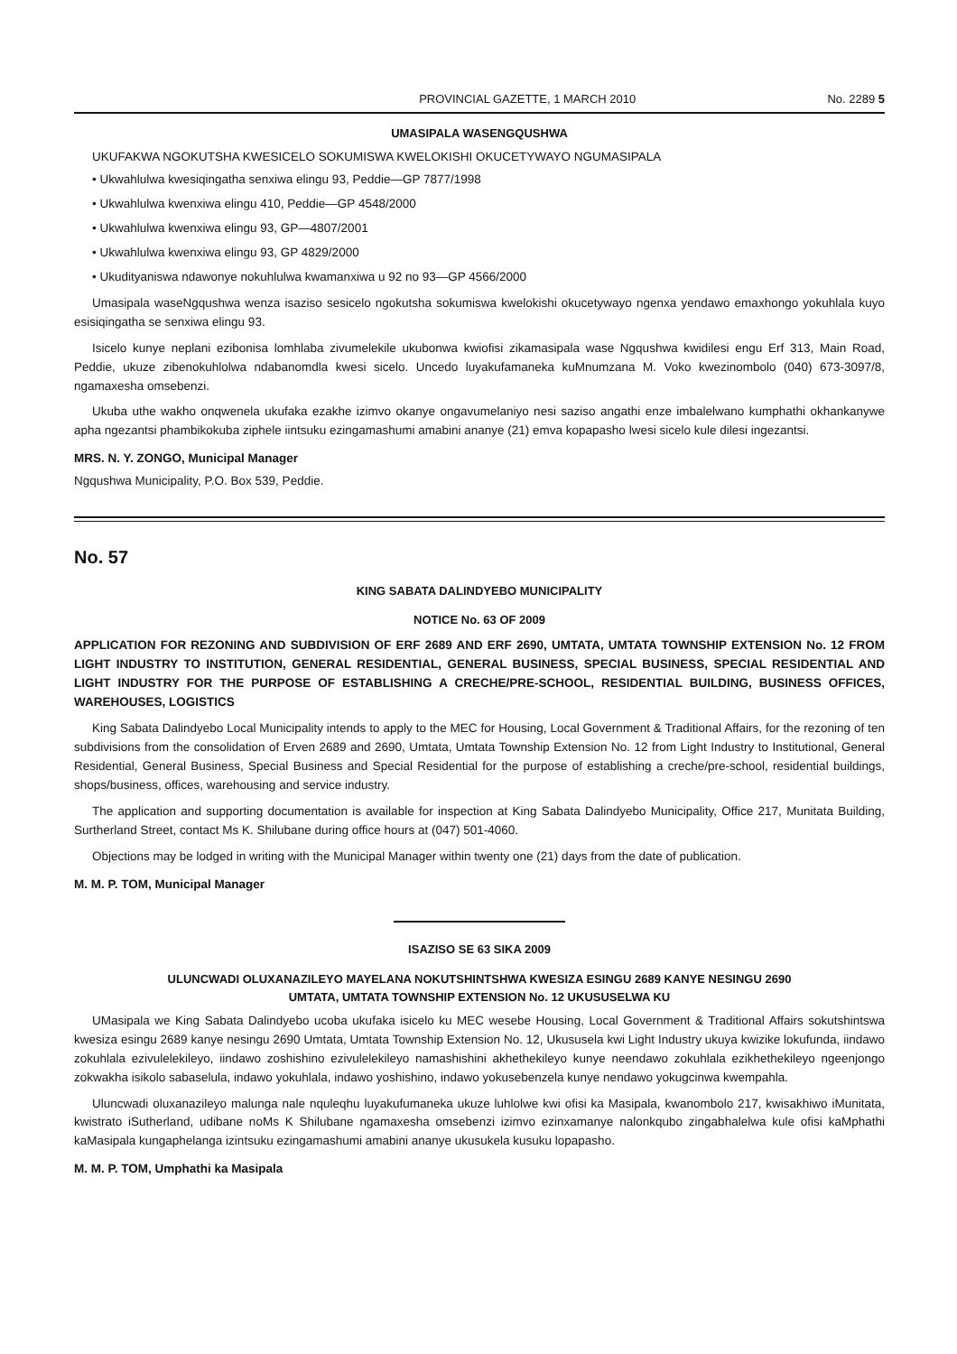PROVINCIAL GAZETTE, 1 MARCH 2010 No. 2289 5
UMASIPALA WASENGQUSHWA
UKUFAKWA NGOKUTSHA KWESICELO SOKUMISWA KWELOKISHI OKUCETYWAYO NGUMASIPALA
• Ukwahlulwa kwesiqingatha senxiwa elingu 93, Peddie—GP 7877/1998
• Ukwahlulwa kwenxiwa elingu 410, Peddie—GP 4548/2000
• Ukwahlulwa kwenxiwa elingu 93, GP—4807/2001
• Ukwahlulwa kwenxiwa elingu 93, GP 4829/2000
• Ukudityaniswa ndawonye nokuhlulwa kwamanxiwa u 92 no 93—GP 4566/2000
Umasipala waseNgqushwa wenza isaziso sesicelo ngokutsha sokumiswa kwelokishi okucetywayo ngenxa yendawo emaxhongo yokuhlala kuyo esisiqingatha se senxiwa elingu 93.
Isicelo kunye neplani ezibonisa lomhlaba zivumelekile ukubonwa kwiofisi zikamasipala wase Ngqushwa kwidilesi engu Erf 313, Main Road, Peddie, ukuze zibenokuhlolwa ndabanomdla kwesi sicelo. Uncedo luyakufamaneka kuMnumzana M. Voko kwezinombolo (040) 673-3097/8, ngamaxesha omsebenzi.
Ukuba uthe wakho onqwenela ukufaka ezakhe izimvo okanye ongavumelaniyo nesi saziso angathi enze imbalelwano kumphathi okhankanywe apha ngezantsi phambikokuba ziphele iintsuku ezingamashumi amabini ananye (21) emva kopapasho lwesi sicelo kule dilesi ingezantsi.
MRS. N. Y. ZONGO, Municipal Manager
Ngqushwa Municipality, P.O. Box 539, Peddie.
No. 57
KING SABATA DALINDYEBO MUNICIPALITY
NOTICE No. 63 OF 2009
APPLICATION FOR REZONING AND SUBDIVISION OF ERF 2689 AND ERF 2690, UMTATA, UMTATA TOWNSHIP EXTENSION No. 12 FROM LIGHT INDUSTRY TO INSTITUTION, GENERAL RESIDENTIAL, GENERAL BUSINESS, SPECIAL BUSINESS, SPECIAL RESIDENTIAL AND LIGHT INDUSTRY FOR THE PURPOSE OF ESTABLISHING A CRECHE/PRE-SCHOOL, RESIDENTIAL BUILDING, BUSINESS OFFICES, WAREHOUSES, LOGISTICS
King Sabata Dalindyebo Local Municipality intends to apply to the MEC for Housing, Local Government & Traditional Affairs, for the rezoning of ten subdivisions from the consolidation of Erven 2689 and 2690, Umtata, Umtata Township Extension No. 12 from Light Industry to Institutional, General Residential, General Business, Special Business and Special Residential for the purpose of establishing a creche/pre-school, residential buildings, shops/business, offices, warehousing and service industry.
The application and supporting documentation is available for inspection at King Sabata Dalindyebo Municipality, Office 217, Munitata Building, Surtherland Street, contact Ms K. Shilubane during office hours at (047) 501-4060.
Objections may be lodged in writing with the Municipal Manager within twenty one (21) days from the date of publication.
M. M. P. TOM, Municipal Manager
ISAZISO SE 63 SIKA 2009
ULUNCWADI OLUXANAZILEYO MAYELANA NOKUTSHINTSHWA KWESIZA ESINGU 2689 KANYE NESINGU 2690
UMTATA, UMTATA TOWNSHIP EXTENSION No. 12 UKUSUSELWA KU
UMasipala we King Sabata Dalindyebo ucoba ukufaka isicelo ku MEC wesebe Housing, Local Government & Traditional Affairs sokutshintswa kwesiza esingu 2689 kanye nesingu 2690 Umtata, Umtata Township Extension No. 12, Ukususela kwi Light Industry ukuya kwizike lokufunda, iindawo zokuhlala ezivulelekileyo, iindawo zoshishino ezivulelekileyo namashishini akhethekileyo kunye neendawo zokuhlala ezikhethekileyo ngeenjongo zokwakha isikolo sabaselula, indawo yokuhlala, indawo yoshishino, indawo yokusebenzela kunye nendawo yokugcinwa kwempahla.
Uluncwadi oluxanazileyo malunga nale nquleqhu luyakufumaneka ukuze luhlolwe kwi ofisi ka Masipala, kwanombolo 217, kwisakhiwo iMunitata, kwistrato iSutherland, udibane noMs K Shilubane ngamaxesha omsebenzi izimvo ezinxamanye nalonkqubo zingabhalelwa kule ofisi kaMphathi kaMasipala kungaphelanga izintsuku ezingamashumi amabini ananye ukusukela kusuku lopapasho.
M. M. P. TOM, Umphathi ka Masipala